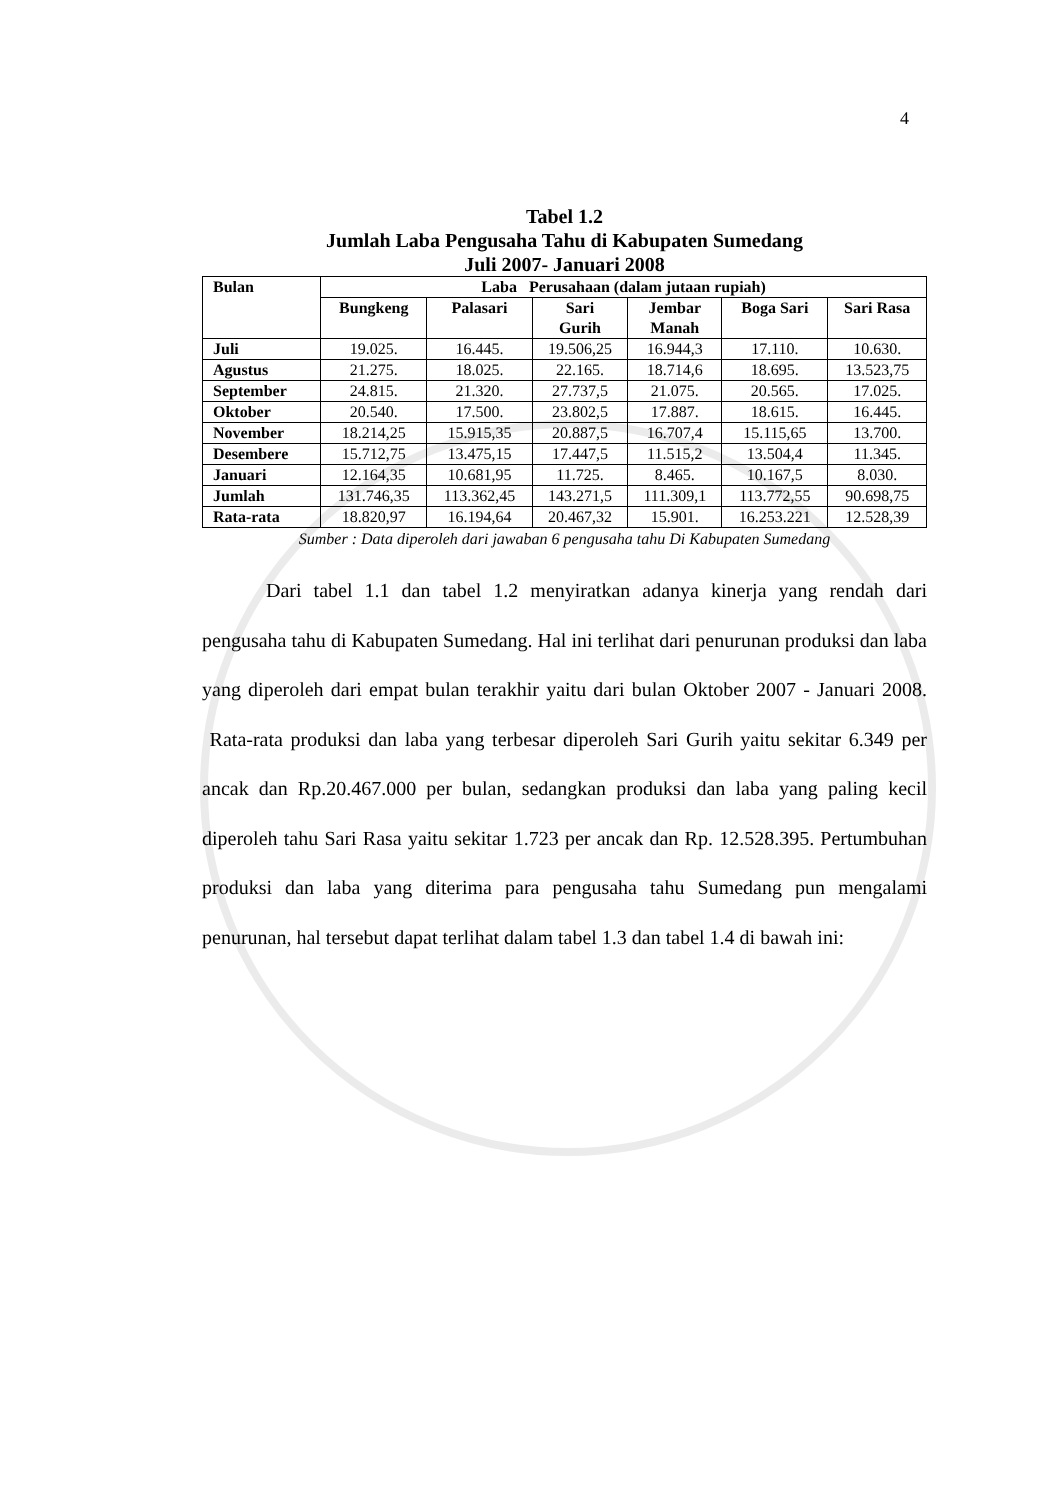4
Tabel 1.2
Jumlah Laba Pengusaha Tahu di Kabupaten Sumedang
Juli 2007- Januari 2008
| Bulan | Laba Perusahaan (dalam jutaan rupiah) | | | | | |
| --- | --- | --- | --- | --- | --- | --- |
| | Bungkeng | Palasari | Sari Gurih | Jembar Manah | Boga Sari | Sari Rasa |
| Juli | 19.025. | 16.445. | 19.506,25 | 16.944,3 | 17.110. | 10.630. |
| Agustus | 21.275. | 18.025. | 22.165. | 18.714,6 | 18.695. | 13.523,75 |
| September | 24.815. | 21.320. | 27.737,5 | 21.075. | 20.565. | 17.025. |
| Oktober | 20.540. | 17.500. | 23.802,5 | 17.887. | 18.615. | 16.445. |
| November | 18.214,25 | 15.915,35 | 20.887,5 | 16.707,4 | 15.115,65 | 13.700. |
| Desembere | 15.712,75 | 13.475,15 | 17.447,5 | 11.515,2 | 13.504,4 | 11.345. |
| Januari | 12.164,35 | 10.681,95 | 11.725. | 8.465. | 10.167,5 | 8.030. |
| Jumlah | 131.746,35 | 113.362,45 | 143.271,5 | 111.309,1 | 113.772,55 | 90.698,75 |
| Rata-rata | 18.820,97 | 16.194,64 | 20.467,32 | 15.901. | 16.253.221 | 12.528,39 |
Sumber : Data diperoleh dari jawaban 6 pengusaha tahu Di Kabupaten Sumedang
Dari tabel 1.1 dan tabel 1.2 menyiratkan adanya kinerja yang rendah dari pengusaha tahu di Kabupaten Sumedang. Hal ini terlihat dari penurunan produksi dan laba yang diperoleh dari empat bulan terakhir yaitu dari bulan Oktober 2007 - Januari 2008. Rata-rata produksi dan laba yang terbesar diperoleh Sari Gurih yaitu sekitar 6.349 per ancak dan Rp.20.467.000 per bulan, sedangkan produksi dan laba yang paling kecil diperoleh tahu Sari Rasa yaitu sekitar 1.723 per ancak dan Rp. 12.528.395. Pertumbuhan produksi dan laba yang diterima para pengusaha tahu Sumedang pun mengalami penurunan, hal tersebut dapat terlihat dalam tabel 1.3 dan tabel 1.4 di bawah ini: